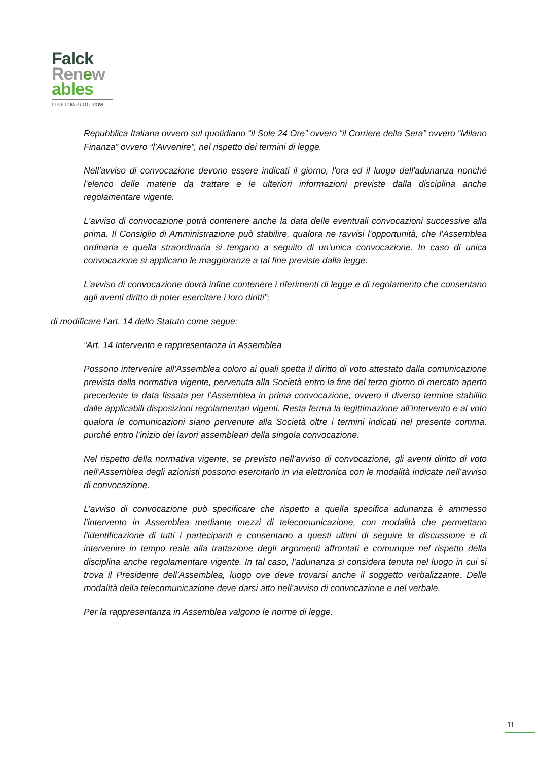Falck
Renew
ables
PURE POWER TO GROW
Repubblica Italiana ovvero sul quotidiano “il Sole 24 Ore” ovvero “il Corriere della Sera” ovvero “Milano Finanza” ovvero “l’Avvenire”, nel rispetto dei termini di legge.
Nell'avviso di convocazione devono essere indicati il giorno, l'ora ed il luogo dell'adunanza nonché l'elenco delle materie da trattare e le ulteriori informazioni previste dalla disciplina anche regolamentare vigente.
L'avviso di convocazione potrà contenere anche la data delle eventuali convocazioni successive alla prima. Il Consiglio di Amministrazione può stabilire, qualora ne ravvisi l'opportunità, che l'Assemblea ordinaria e quella straordinaria si tengano a seguito di un'unica convocazione. In caso di unica convocazione si applicano le maggioranze a tal fine previste dalla legge.
L'avviso di convocazione dovrà infine contenere i riferimenti di legge e di regolamento che consentano agli aventi diritto di poter esercitare i loro diritti”;
di modificare l’art. 14 dello Statuto come segue:
“Art. 14 Intervento e rappresentanza in Assemblea
Possono intervenire all'Assemblea coloro ai quali spetta il diritto di voto attestato dalla comunicazione prevista dalla normativa vigente, pervenuta alla Società entro la fine del terzo giorno di mercato aperto precedente la data fissata per l’Assemblea in prima convocazione, ovvero il diverso termine stabilito dalle applicabili disposizioni regolamentari vigenti. Resta ferma la legittimazione all’intervento e al voto qualora le comunicazioni siano pervenute alla Società oltre i termini indicati nel presente comma, purché entro l’inizio dei lavori assembleari della singola convocazione.
Nel rispetto della normativa vigente, se previsto nell’avviso di convocazione, gli aventi diritto di voto nell’Assemblea degli azionisti possono esercitarlo in via elettronica con le modalità indicate nell’avviso di convocazione.
L’avviso di convocazione può specificare che rispetto a quella specifica adunanza è ammesso l’intervento in Assemblea mediante mezzi di telecomunicazione, con modalità che permettano l’identificazione di tutti i partecipanti e consentano a questi ultimi di seguire la discussione e di intervenire in tempo reale alla trattazione degli argomenti affrontati e comunque nel rispetto della disciplina anche regolamentare vigente. In tal caso, l’adunanza si considera tenuta nel luogo in cui si trova il Presidente dell’Assemblea, luogo ove deve trovarsi anche il soggetto verbalizzante. Delle modalità della telecomunicazione deve darsi atto nell’avviso di convocazione e nel verbale.
Per la rappresentanza in Assemblea valgono le norme di legge.
11